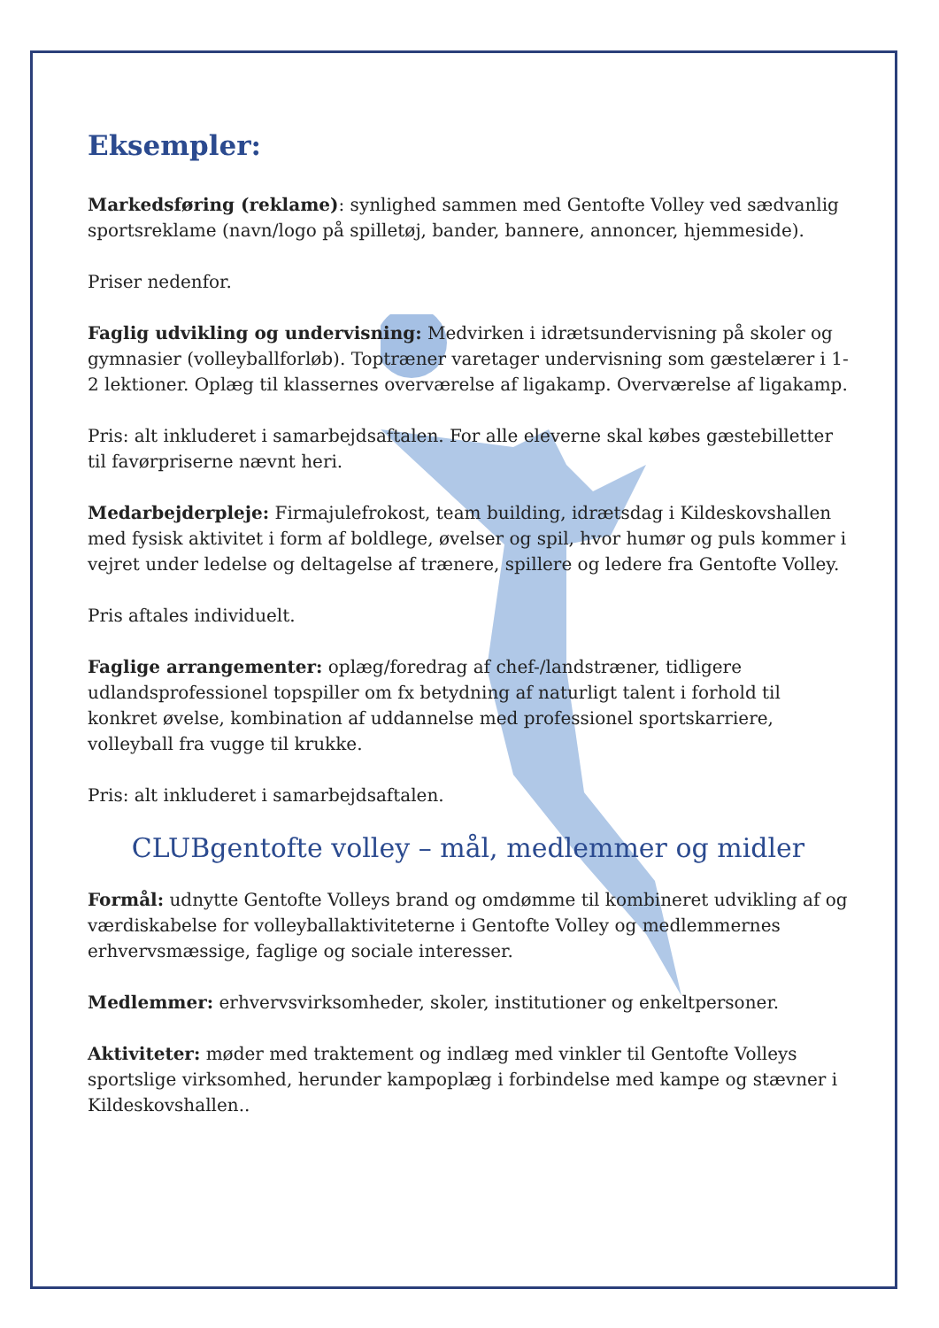Eksempler:
Markedsføring (reklame): synlighed sammen med Gentofte Volley ved sædvanlig sportsreklame (navn/logo på spilletøj, bander, bannere, annoncer, hjemmeside).
Priser nedenfor.
Faglig udvikling og undervisning: Medvirken i idrætsundervisning på skoler og gymnasier (volleyballforløb). Toptræner varetager undervisning som gæstelærer i 1-2 lektioner. Oplæg til klassernes overværelse af ligakamp. Overværelse af ligakamp.
Pris: alt inkluderet i samarbejdsaftalen. For alle eleverne skal købes gæstebilletter til favørpriserne nævnt heri.
Medarbejderpleje: Firmajulefrokost, team building, idrætsdag i Kildeskovshallen med fysisk aktivitet i form af boldlege, øvelser og spil, hvor humør og puls kommer i vejret under ledelse og deltagelse af trænere, spillere og ledere fra Gentofte Volley.
Pris aftales individuelt.
Faglige arrangementer: oplæg/foredrag af chef-/landstræner, tidligere udlandsprofessionel topspiller om fx betydning af naturligt talent i forhold til konkret øvelse, kombination af uddannelse med professionel sportskarriere, volleyball fra vugge til krukke.
Pris: alt inkluderet i samarbejdsaftalen.
CLUBgentofte volley – mål, medlemmer og midler
Formål: udnytte Gentofte Volleys brand og omdømme til kombineret udvikling af og værdiskabelse for volleyballaktiviteterne i Gentofte Volley og medlemmernes erhvervsmæssige, faglige og sociale interesser.
Medlemmer: erhvervsvirksomheder, skoler, institutioner og enkeltpersoner.
Aktiviteter: møder med traktement og indlæg med vinkler til Gentofte Volleys sportslige virksomhed, herunder kampoplæg i forbindelse med kampe og stævner i Kildeskovshallen..